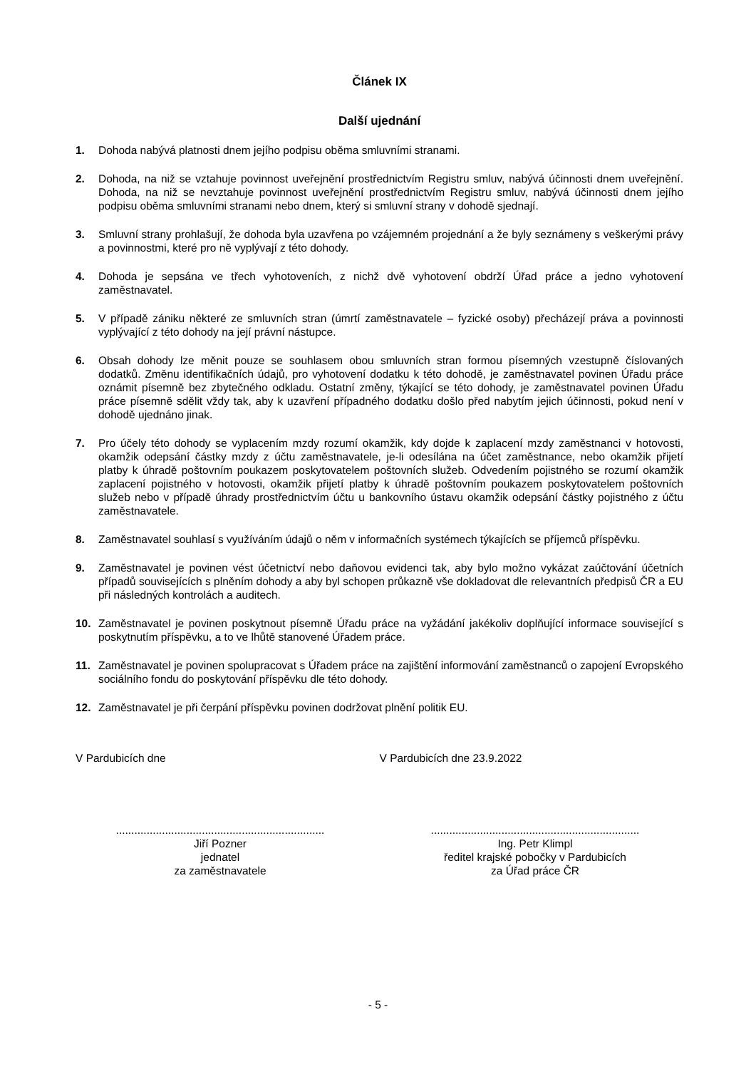Článek IX
Další ujednání
1. Dohoda nabývá platnosti dnem jejího podpisu oběma smluvními stranami.
2. Dohoda, na niž se vztahuje povinnost uveřejnění prostřednictvím Registru smluv, nabývá účinnosti dnem uveřejnění. Dohoda, na niž se nevztahuje povinnost uveřejnění prostřednictvím Registru smluv, nabývá účinnosti dnem jejího podpisu oběma smluvními stranami nebo dnem, který si smluvní strany v dohodě sjednají.
3. Smluvní strany prohlašují, že dohoda byla uzavřena po vzájemném projednání a že byly seznámeny s veškerými právy a povinnostmi, které pro ně vyplývají z této dohody.
4. Dohoda je sepsána ve třech vyhotoveních, z nichž dvě vyhotovení obdrží Úřad práce a jedno vyhotovení zaměstnavatel.
5. V případě zániku některé ze smluvních stran (úmrtí zaměstnavatele – fyzické osoby) přecházejí práva a povinnosti vyplývající z této dohody na její právní nástupce.
6. Obsah dohody lze měnit pouze se souhlasem obou smluvních stran formou písemných vzestupně číslovaných dodatků. Změnu identifikačních údajů, pro vyhotovení dodatku k této dohodě, je zaměstnavatel povinen Úřadu práce oznámit písemně bez zbytečného odkladu. Ostatní změny, týkající se této dohody, je zaměstnavatel povinen Úřadu práce písemně sdělit vždy tak, aby k uzavření případného dodatku došlo před nabytím jejich účinnosti, pokud není v dohodě ujednáno jinak.
7. Pro účely této dohody se vyplacením mzdy rozumí okamžik, kdy dojde k zaplacení mzdy zaměstnanci v hotovosti, okamžik odepsání částky mzdy z účtu zaměstnavatele, je-li odesílána na účet zaměstnance, nebo okamžik přijetí platby k úhradě poštovním poukazem poskytovatelem poštovních služeb. Odvedením pojistného se rozumí okamžik zaplacení pojistného v hotovosti, okamžik přijetí platby k úhradě poštovním poukazem poskytovatelem poštovních služeb nebo v případě úhrady prostřednictvím účtu u bankovního ústavu okamžik odepsání částky pojistného z účtu zaměstnavatele.
8. Zaměstnavatel souhlasí s využíváním údajů o něm v informačních systémech týkajících se příjemců příspěvku.
9. Zaměstnavatel je povinen vést účetnictví nebo daňovou evidenci tak, aby bylo možno vykázat zaúčtování účetních případů souvisejících s plněním dohody a aby byl schopen průkazně vše dokladovat dle relevantních předpisů ČR a EU při následných kontrolách a auditech.
10. Zaměstnavatel je povinen poskytnout písemně Úřadu práce na vyžádání jakékoliv doplňující informace související s poskytnutím příspěvku, a to ve lhůtě stanovené Úřadem práce.
11. Zaměstnavatel je povinen spolupracovat s Úřadem práce na zajištění informování zaměstnanců o zapojení Evropského sociálního fondu do poskytování příspěvku dle této dohody.
12. Zaměstnavatel je při čerpání příspěvku povinen dodržovat plnění politik EU.
V Pardubicích dne V Pardubicích dne 23.9.2022
....................................................................
Jiří Pozner
jednatel
za zaměstnavatele
....................................................................
Ing. Petr Klimpl
ředitel krajské pobočky v Pardubicích
za Úřad práce ČR
- 5 -